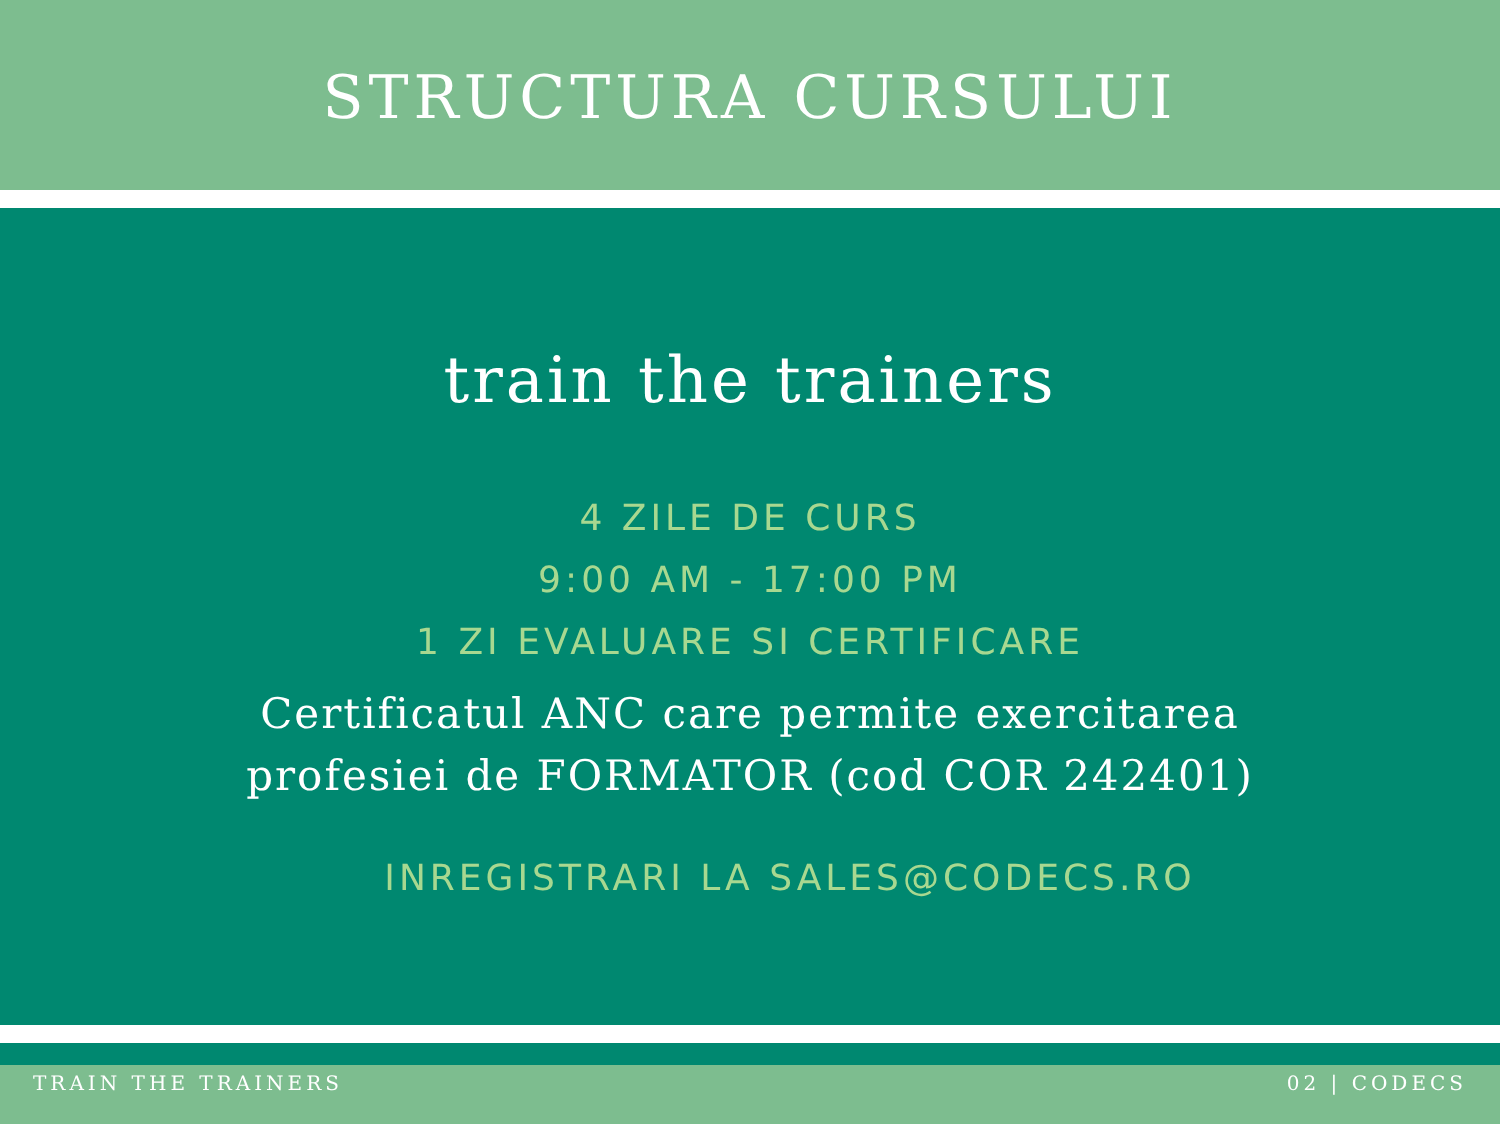STRUCTURA CURSULUI
train the trainers
4 ZILE DE CURS
9:00 AM - 17:00 PM
1 ZI EVALUARE SI CERTIFICARE
Certificatul ANC care permite exercitarea
profesiei de FORMATOR (cod COR 242401)
INREGISTRARI LA SALES@CODECS.RO
TRAIN THE TRAINERS 02 | CODECS